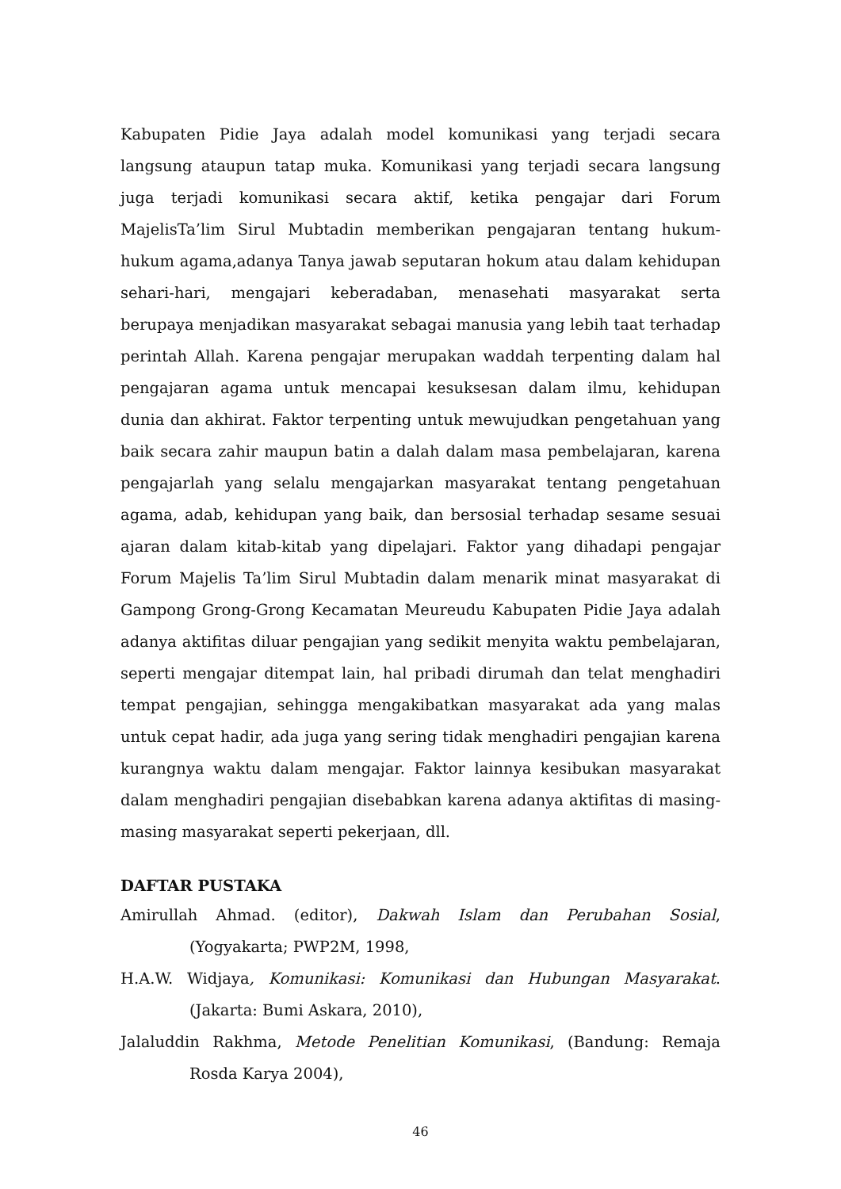Kabupaten Pidie Jaya adalah model komunikasi yang terjadi secara langsung ataupun tatap muka. Komunikasi yang terjadi secara langsung juga terjadi komunikasi secara aktif, ketika pengajar dari Forum MajelisTa’lim Sirul Mubtadin memberikan pengajaran tentang hukum-hukum agama,adanya Tanya jawab seputaran hokum atau dalam kehidupan sehari-hari, mengajari keberadaban, menasehati masyarakat serta berupaya menjadikan masyarakat sebagai manusia yang lebih taat terhadap perintah Allah. Karena pengajar merupakan waddah terpenting dalam hal pengajaran agama untuk mencapai kesuksesan dalam ilmu, kehidupan dunia dan akhirat. Faktor terpenting untuk mewujudkan pengetahuan yang baik secara zahir maupun batin a dalah dalam masa pembelajaran, karena pengajarlah yang selalu mengajarkan masyarakat tentang pengetahuan agama, adab, kehidupan yang baik, dan bersosial terhadap sesame sesuai ajaran dalam kitab-kitab yang dipelajari. Faktor yang dihadapi pengajar Forum Majelis Ta’lim Sirul Mubtadin dalam menarik minat masyarakat di Gampong Grong-Grong Kecamatan Meureudu Kabupaten Pidie Jaya adalah adanya aktifitas diluar pengajian yang sedikit menyita waktu pembelajaran, seperti mengajar ditempat lain, hal pribadi dirumah dan telat menghadiri tempat pengajian, sehingga mengakibatkan masyarakat ada yang malas untuk cepat hadir, ada juga yang sering tidak menghadiri pengajian karena kurangnya waktu dalam mengajar. Faktor lainnya kesibukan masyarakat dalam menghadiri pengajian disebabkan karena adanya aktifitas di masing-masing masyarakat seperti pekerjaan, dll.
DAFTAR PUSTAKA
Amirullah Ahmad. (editor), Dakwah Islam dan Perubahan Sosial, (Yogyakarta; PWP2M, 1998,
H.A.W. Widjaya, Komunikasi: Komunikasi dan Hubungan Masyarakat. (Jakarta: Bumi Askara, 2010),
Jalaluddin Rakhma, Metode Penelitian Komunikasi, (Bandung: Remaja Rosda Karya 2004),
46